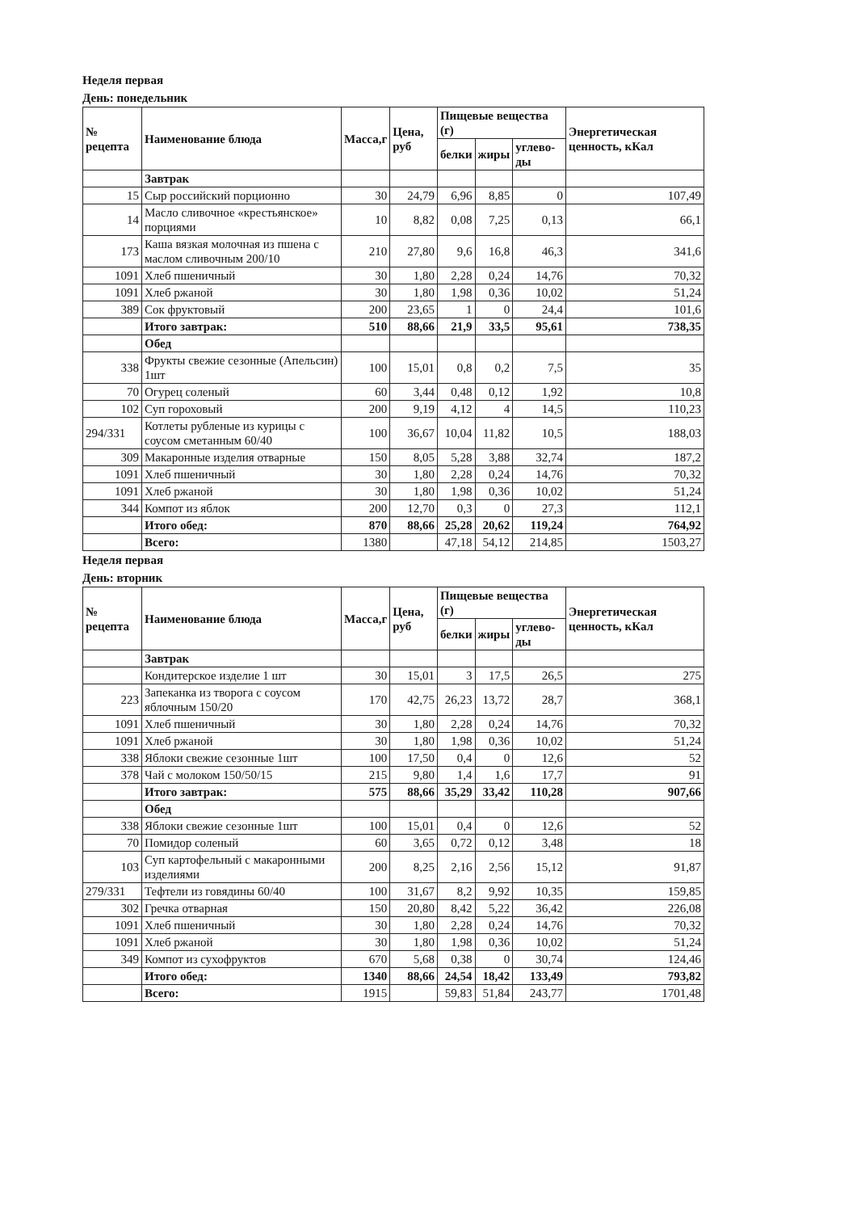Неделя первая
День: понедельник
| № рецепта | Наименование блюда | Масса,г | Цена, руб | Пищевые вещества (г) | | | Энергетическая ценность, кКал |
| --- | --- | --- | --- | --- | --- | --- | --- |
| | | | | белки | жиры | углево-ды | |
| | Завтрак | | | | | | |
| 15 | Сыр российский порционно | 30 | 24,79 | 6,96 | 8,85 | 0 | 107,49 |
| 14 | Масло сливочное «крестьянское» порциями | 10 | 8,82 | 0,08 | 7,25 | 0,13 | 66,1 |
| 173 | Каша вязкая молочная из пшена с маслом сливочным 200/10 | 210 | 27,80 | 9,6 | 16,8 | 46,3 | 341,6 |
| 1091 | Хлеб пшеничный | 30 | 1,80 | 2,28 | 0,24 | 14,76 | 70,32 |
| 1091 | Хлеб ржаной | 30 | 1,80 | 1,98 | 0,36 | 10,02 | 51,24 |
| 389 | Сок фруктовый | 200 | 23,65 | 1 | 0 | 24,4 | 101,6 |
| | Итого завтрак: | 510 | 88,66 | 21,9 | 33,5 | 95,61 | 738,35 |
| | Обед | | | | | | |
| 338 | Фрукты свежие сезонные (Апельсин) 1шт | 100 | 15,01 | 0,8 | 0,2 | 7,5 | 35 |
| 70 | Огурец соленый | 60 | 3,44 | 0,48 | 0,12 | 1,92 | 10,8 |
| 102 | Суп гороховый | 200 | 9,19 | 4,12 | 4 | 14,5 | 110,23 |
| 294/331 | Котлеты рубленые из курицы с соусом сметанным 60/40 | 100 | 36,67 | 10,04 | 11,82 | 10,5 | 188,03 |
| 309 | Макаронные изделия отварные | 150 | 8,05 | 5,28 | 3,88 | 32,74 | 187,2 |
| 1091 | Хлеб пшеничный | 30 | 1,80 | 2,28 | 0,24 | 14,76 | 70,32 |
| 1091 | Хлеб ржаной | 30 | 1,80 | 1,98 | 0,36 | 10,02 | 51,24 |
| 344 | Компот из яблок | 200 | 12,70 | 0,3 | 0 | 27,3 | 112,1 |
| | Итого обед: | 870 | 88,66 | 25,28 | 20,62 | 119,24 | 764,92 |
| | Всего: | 1380 | | 47,18 | 54,12 | 214,85 | 1503,27 |
Неделя первая
День: вторник
| № рецепта | Наименование блюда | Масса,г | Цена, руб | Пищевые вещества (г) | | | Энергетическая ценность, кКал |
| --- | --- | --- | --- | --- | --- | --- | --- |
| | | | | белки | жиры | углево-ды | |
| | Завтрак | | | | | | |
| | Кондитерское изделие 1 шт | 30 | 15,01 | 3 | 17,5 | 26,5 | 275 |
| 223 | Запеканка из творога с соусом яблочным 150/20 | 170 | 42,75 | 26,23 | 13,72 | 28,7 | 368,1 |
| 1091 | Хлеб пшеничный | 30 | 1,80 | 2,28 | 0,24 | 14,76 | 70,32 |
| 1091 | Хлеб ржаной | 30 | 1,80 | 1,98 | 0,36 | 10,02 | 51,24 |
| 338 | Яблоки свежие сезонные 1шт | 100 | 17,50 | 0,4 | 0 | 12,6 | 52 |
| 378 | Чай с молоком 150/50/15 | 215 | 9,80 | 1,4 | 1,6 | 17,7 | 91 |
| | Итого завтрак: | 575 | 88,66 | 35,29 | 33,42 | 110,28 | 907,66 |
| | Обед | | | | | | |
| 338 | Яблоки свежие сезонные 1шт | 100 | 15,01 | 0,4 | 0 | 12,6 | 52 |
| 70 | Помидор соленый | 60 | 3,65 | 0,72 | 0,12 | 3,48 | 18 |
| 103 | Суп картофельный с макаронными изделиями | 200 | 8,25 | 2,16 | 2,56 | 15,12 | 91,87 |
| 279/331 | Тефтели из говядины 60/40 | 100 | 31,67 | 8,2 | 9,92 | 10,35 | 159,85 |
| 302 | Гречка отварная | 150 | 20,80 | 8,42 | 5,22 | 36,42 | 226,08 |
| 1091 | Хлеб пшеничный | 30 | 1,80 | 2,28 | 0,24 | 14,76 | 70,32 |
| 1091 | Хлеб ржаной | 30 | 1,80 | 1,98 | 0,36 | 10,02 | 51,24 |
| 349 | Компот из сухофруктов | 670 | 5,68 | 0,38 | 0 | 30,74 | 124,46 |
| | Итого обед: | 1340 | 88,66 | 24,54 | 18,42 | 133,49 | 793,82 |
| | Всего: | 1915 | | 59,83 | 51,84 | 243,77 | 1701,48 |